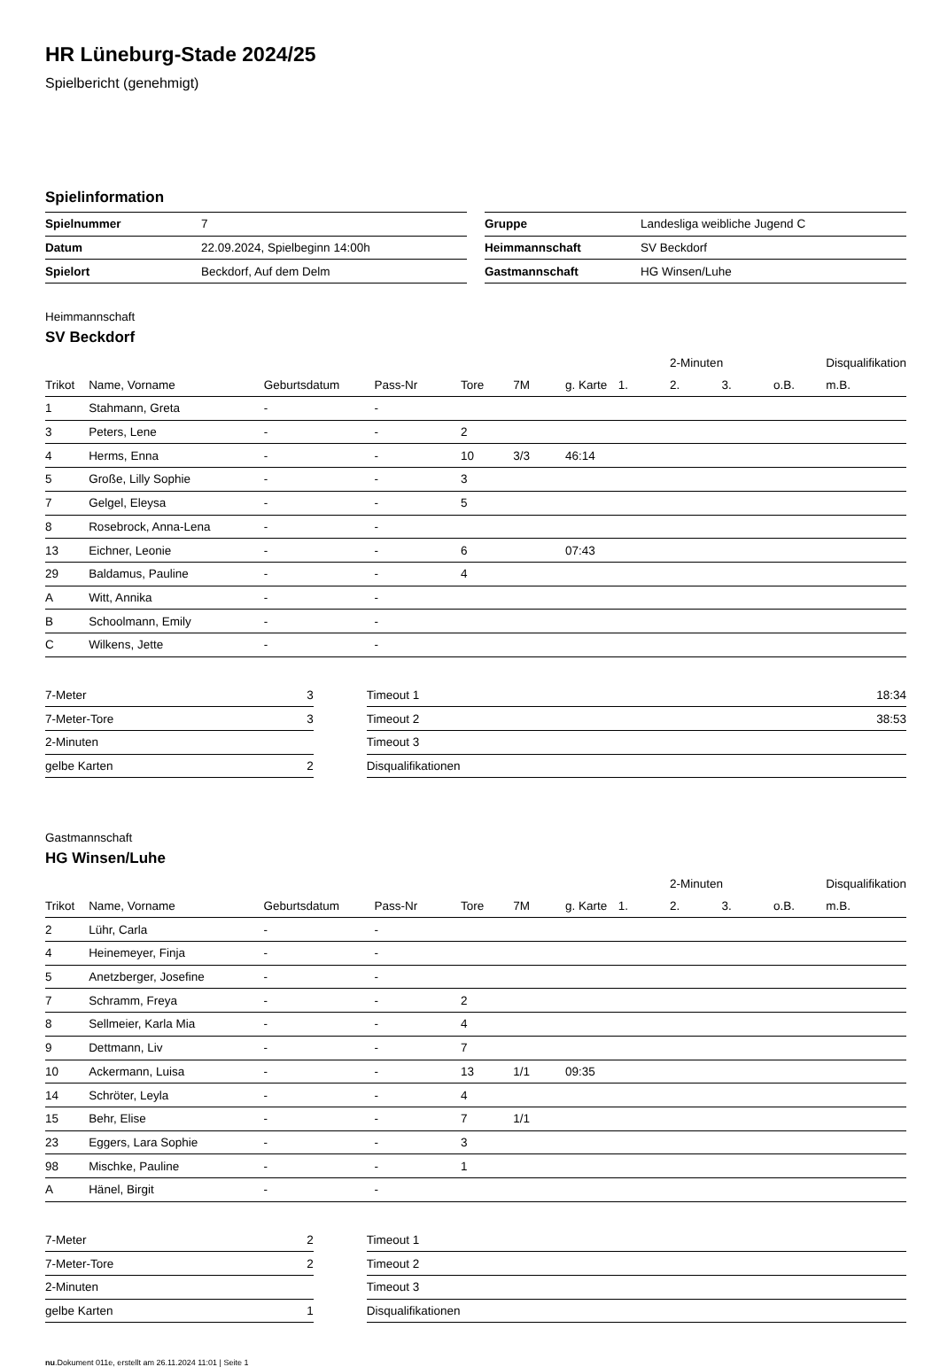HR Lüneburg-Stade 2024/25
Spielbericht (genehmigt)
Spielinformation
| Spielnummer | 7 |
| Datum | 22.09.2024, Spielbeginn 14:00h |
| Spielort | Beckdorf, Auf dem Delm |
| Gruppe | Landesliga weibliche Jugend C |
| Heimmannschaft | SV Beckdorf |
| Gastmannschaft | HG Winsen/Luhe |
Heimmannschaft
SV Beckdorf
| | | | | | | | | 2-Minuten | | | Disqualifikation |
| --- | --- | --- | --- | --- | --- | --- | --- | --- | --- | --- | --- |
| Trikot | Name, Vorname | Geburtsdatum | Pass-Nr | Tore | 7M | g. Karte | 1. | 2. | 3. | o.B. | m.B. |
| 1 | Stahmann, Greta | - | - | | | | | | | | |
| 3 | Peters, Lene | - | - | 2 | | | | | | | |
| 4 | Herms, Enna | - | - | 10 | 3/3 | 46:14 | | | | | |
| 5 | Große, Lilly Sophie | - | - | 3 | | | | | | | |
| 7 | Gelgel, Eleysa | - | - | 5 | | | | | | | |
| 8 | Rosebrock, Anna-Lena | - | - | | | | | | | | |
| 13 | Eichner, Leonie | - | - | 6 | | 07:43 | | | | | |
| 29 | Baldamus, Pauline | - | - | 4 | | | | | | | |
| A | Witt, Annika | - | - | | | | | | | | |
| B | Schoolmann, Emily | - | - | | | | | | | | |
| C | Wilkens, Jette | - | - | | | | | | | | |
| 7-Meter | 3 |
| 7-Meter-Tore | 3 |
| 2-Minuten | |
| gelbe Karten | 2 |
| Timeout 1 | 18:34 |
| Timeout 2 | 38:53 |
| Timeout 3 | |
| Disqualifikationen | |
Gastmannschaft
HG Winsen/Luhe
| | | | | | | | | 2-Minuten | | | Disqualifikation |
| --- | --- | --- | --- | --- | --- | --- | --- | --- | --- | --- | --- |
| Trikot | Name, Vorname | Geburtsdatum | Pass-Nr | Tore | 7M | g. Karte | 1. | 2. | 3. | o.B. | m.B. |
| 2 | Lühr, Carla | - | - | | | | | | | | |
| 4 | Heinemeyer, Finja | - | - | | | | | | | | |
| 5 | Anetzberger, Josefine | - | - | | | | | | | | |
| 7 | Schramm, Freya | - | - | 2 | | | | | | | |
| 8 | Sellmeier, Karla Mia | - | - | 4 | | | | | | | |
| 9 | Dettmann, Liv | - | - | 7 | | | | | | | |
| 10 | Ackermann, Luisa | - | - | 13 | 1/1 | 09:35 | | | | | |
| 14 | Schröter, Leyla | - | - | 4 | | | | | | | |
| 15 | Behr, Elise | - | - | 7 | 1/1 | | | | | | |
| 23 | Eggers, Lara Sophie | - | - | 3 | | | | | | | |
| 98 | Mischke, Pauline | - | - | 1 | | | | | | | |
| A | Hänel, Birgit | - | - | | | | | | | | |
| 7-Meter | 2 |
| 7-Meter-Tore | 2 |
| 2-Minuten | |
| gelbe Karten | 1 |
| Timeout 1 | |
| Timeout 2 | |
| Timeout 3 | |
| Disqualifikationen | |
nu.Dokument 011e, erstellt am 26.11.2024 11:01 | Seite 1